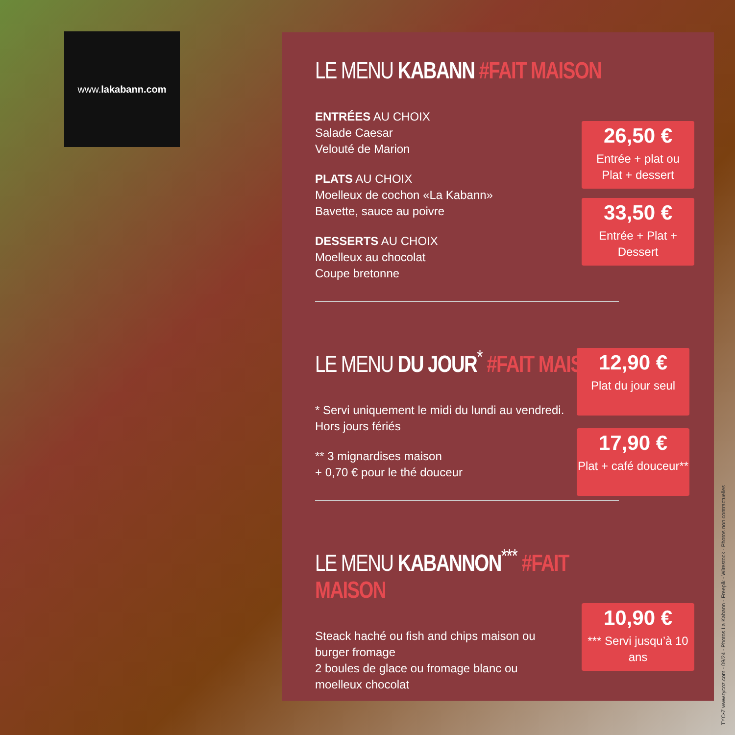www. lakabann.com
LE MENU KABANN #FAIT MAISON
ENTRÉES AU CHOIX
Salade Caesar
Velouté de Marion
PLATS AU CHOIX
Moelleux de cochon «La Kabann»
Bavette, sauce au poivre
DESSERTS AU CHOIX
Moelleux au chocolat
Coupe bretonne
LE MENU DU JOUR<sup>*</sup> #FAIT MAISON
* Servi uniquement le midi du lundi au vendredi.
Hors jours fériés
** 3 mignardises maison
+ 0,70 € pour le thé douceur
LE MENU KABANNON<sup>***</sup> #FAIT MAISON
Steack haché ou fish and chips maison ou burger fromage
2 boules de glace ou fromage blanc ou moelleux chocolat
26,50 €
Entrée + plat ou
Plat + dessert
33,50 €
Entrée + Plat + Dessert
12,90 €
Plat du jour seul
17,90 €
Plat + café douceur**
10,90 €
*** Servi jusqu’à 10 ans
TYC•Z www.tycoz.com - 09/24 - Photos La Kabann - Freepik - Wirestock - Photos non contractuelles